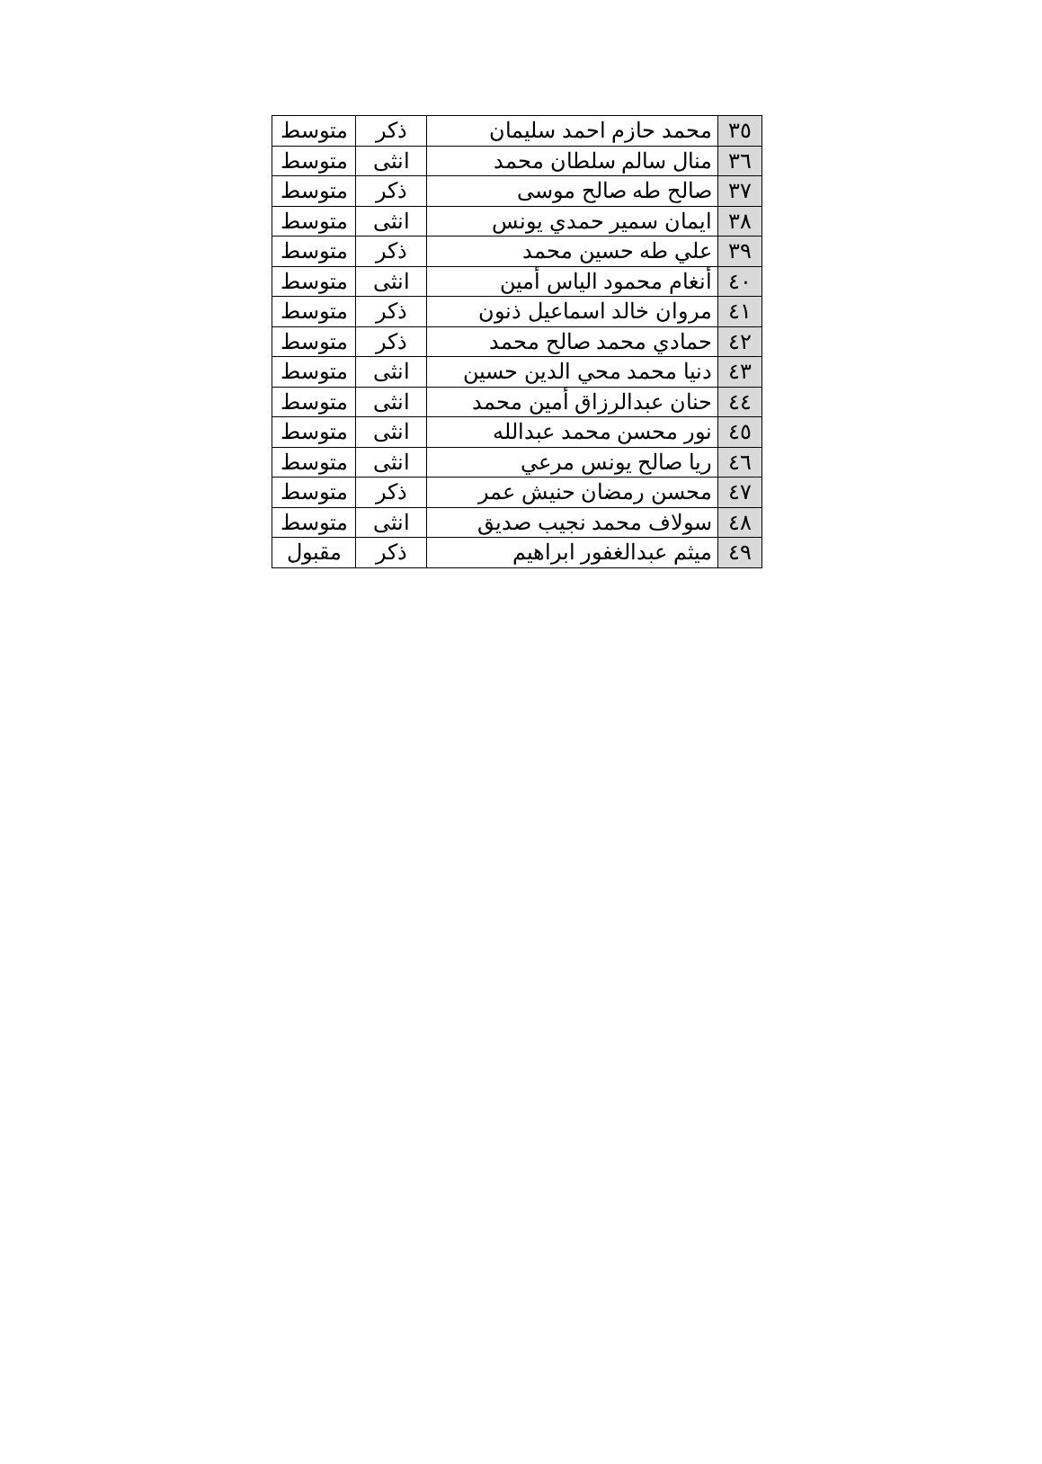| ٣٥ | محمد حازم احمد سليمان | ذكر | متوسط |
| ٣٦ | منال سالم سلطان محمد | انثى | متوسط |
| ٣٧ | صالح طه صالح موسى | ذكر | متوسط |
| ٣٨ | ايمان سمير حمدي يونس | انثى | متوسط |
| ٣٩ | علي طه حسين محمد | ذكر | متوسط |
| ٤٠ | أنغام محمود الياس أمين | انثى | متوسط |
| ٤١ | مروان خالد اسماعيل ذنون | ذكر | متوسط |
| ٤٢ | حمادي محمد صالح محمد | ذكر | متوسط |
| ٤٣ | دنيا محمد محي الدين حسين | انثى | متوسط |
| ٤٤ | حنان عبدالرزاق أمين محمد | انثى | متوسط |
| ٤٥ | نور محسن محمد عبدالله | انثى | متوسط |
| ٤٦ | ريا صالح يونس مرعي | انثى | متوسط |
| ٤٧ | محسن رمضان حنيش عمر | ذكر | متوسط |
| ٤٨ | سولاف محمد نجيب صديق | انثى | متوسط |
| ٤٩ | ميثم عبدالغفور ابراهيم | ذكر | مقبول |